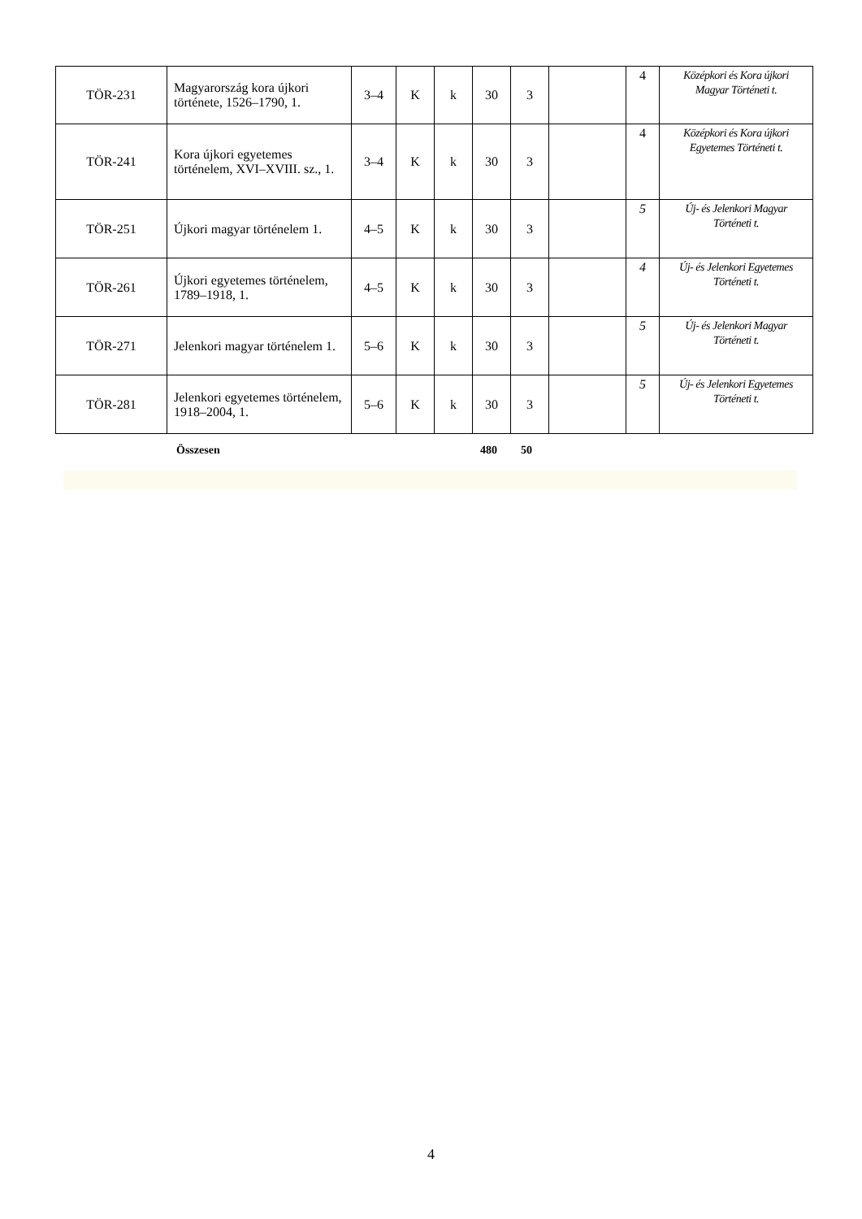| TÖR-231 | Magyarország kora újkori története, 1526–1790, 1. | 3–4 | K | k | 30 | 3 | | 4 | Középkori és Kora újkori Magyar Történeti t. |
| TÖR-241 | Kora újkori egyetemes történelem, XVI–XVIII. sz., 1. | 3–4 | K | k | 30 | 3 | | 4 | Középkori és Kora újkori Egyetemes Történeti t. |
| TÖR-251 | Újkori magyar történelem 1. | 4–5 | K | k | 30 | 3 | | 5 | Új- és Jelenkori Magyar Történeti t. |
| TÖR-261 | Újkori egyetemes történelem, 1789–1918, 1. | 4–5 | K | k | 30 | 3 | | 4 | Új- és Jelenkori Egyetemes Történeti t. |
| TÖR-271 | Jelenkori magyar történelem 1. | 5–6 | K | k | 30 | 3 | | 5 | Új- és Jelenkori Magyar Történeti t. |
| TÖR-281 | Jelenkori egyetemes történelem, 1918–2004, 1. | 5–6 | K | k | 30 | 3 | | 5 | Új- és Jelenkori Egyetemes Történeti t. |
Összesen 480 50
4